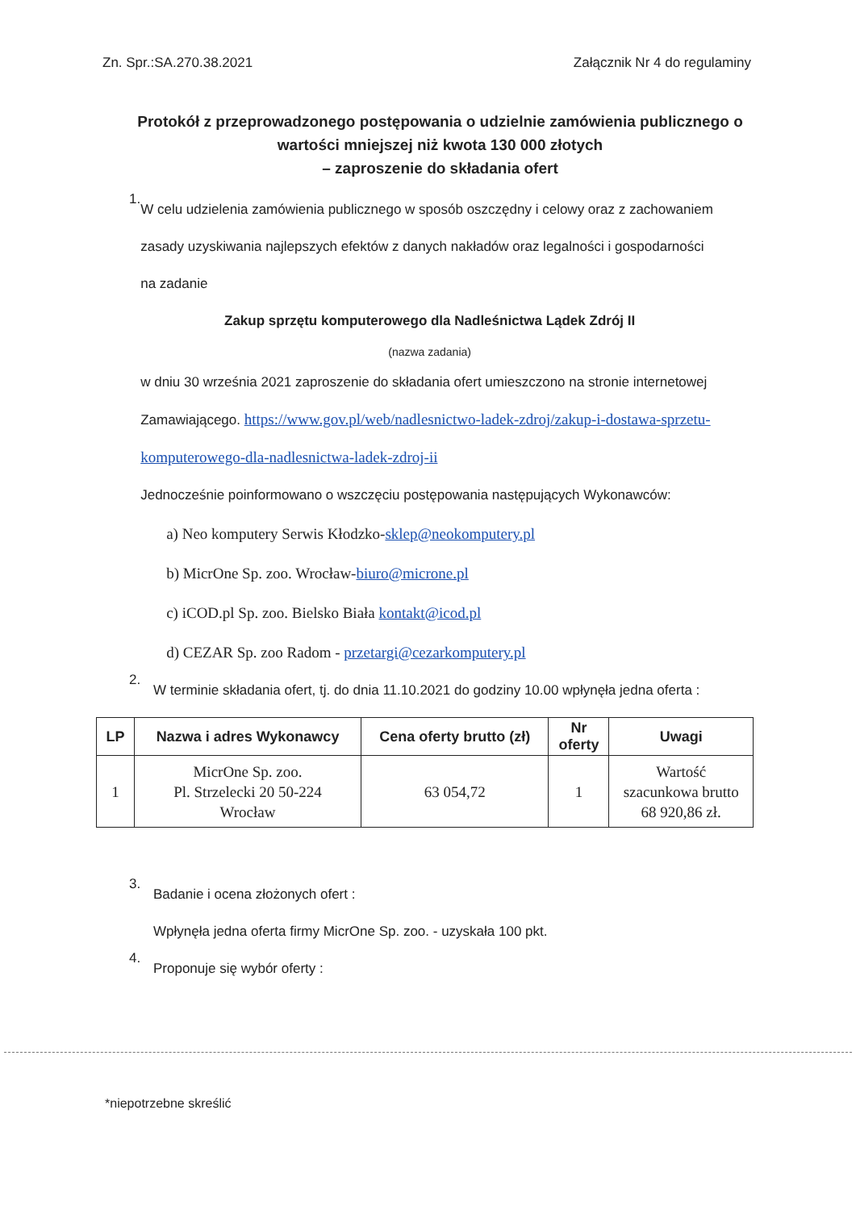Zn. Spr.:SA.270.38.2021 Załącznik Nr 4 do regulaminy
Protokół z przeprowadzonego postępowania o udzielnie zamówienia publicznego o wartości mniejszej niż kwota 130 000 złotych
– zaproszenie do składania ofert
1.
W celu udzielenia zamówienia publicznego w sposób oszczędny i celowy oraz z zachowaniem zasady uzyskiwania najlepszych efektów z danych nakładów oraz legalności i gospodarności na zadanie
Zakup sprzętu komputerowego dla Nadleśnictwa Lądek Zdrój II
(nazwa zadania)
w dniu 30 września 2021 zaproszenie do składania ofert umieszczono na stronie internetowej Zamawiającego. https://www.gov.pl/web/nadlesnictwo-ladek-zdroj/zakup-i-dostawa-sprzetu-komputerowego-dla-nadlesnictwa-ladek-zdroj-ii
Jednocześnie poinformowano o wszczęciu postępowania następujących Wykonawców:
a) Neo komputery Serwis Kłodzko-sklep@neokomputery.pl
b) MicrOne Sp. zoo. Wrocław-biuro@microne.pl
c) iCOD.pl Sp. zoo. Bielsko Biała kontakt@icod.pl
d) CEZAR Sp. zoo Radom - przetargi@cezarkomputery.pl
2.
W terminie składania ofert, tj. do dnia 11.10.2021 do godziny 10.00 wpłynęła jedna oferta :
| LP | Nazwa i adres Wykonawcy | Cena oferty brutto (zł) | Nr oferty | Uwagi |
| --- | --- | --- | --- | --- |
| 1 | MicrOne Sp. zoo. Pl. Strzelecki 20 50-224 Wrocław | 63 054,72 | 1 | Wartość szacunkowa brutto 68 920,86 zł. |
3.
Badanie i ocena złożonych ofert :
Wpłynęła jedna oferta firmy MicrOne Sp. zoo. - uzyskała 100 pkt.
4.
Proponuje się wybór oferty :
*niepotrzebne skreślić